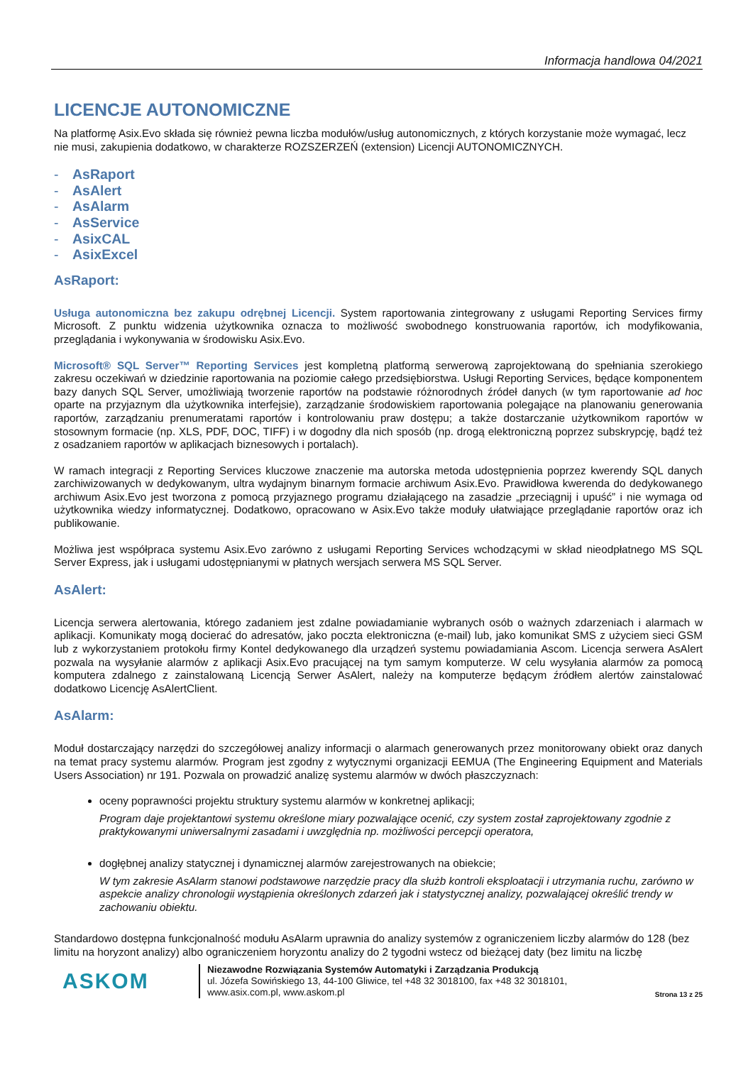Informacja handlowa 04/2021
LICENCJE AUTONOMICZNE
Na platformę Asix.Evo składa się również pewna liczba modułów/usług autonomicznych, z których korzystanie może wymagać, lecz nie musi, zakupienia dodatkowo, w charakterze ROZSZERZEŃ (extension) Licencji AUTONOMICZNYCH.
- AsRaport
- AsAlert
- AsAlarm
- AsService
- AsixCAL
- AsixExcel
AsRaport:
Usługa autonomiczna bez zakupu odrębnej Licencji. System raportowania zintegrowany z usługami Reporting Services firmy Microsoft. Z punktu widzenia użytkownika oznacza to możliwość swobodnego konstruowania raportów, ich modyfikowania, przeglądania i wykonywania w środowisku Asix.Evo.
Microsoft® SQL Server™ Reporting Services jest kompletną platformą serwerową zaprojektowaną do spełniania szerokiego zakresu oczekiwań w dziedzinie raportowania na poziomie całego przedsiębiorstwa. Usługi Reporting Services, będące komponentem bazy danych SQL Server, umożliwiają tworzenie raportów na podstawie różnorodnych źródeł danych (w tym raportowanie ad hoc oparte na przyjaznym dla użytkownika interfejsie), zarządzanie środowiskiem raportowania polegające na planowaniu generowania raportów, zarządzaniu prenumeratami raportów i kontrolowaniu praw dostępu; a także dostarczanie użytkownikom raportów w stosownym formacie (np. XLS, PDF, DOC, TIFF) i w dogodny dla nich sposób (np. drogą elektroniczną poprzez subskrypcję, bądź też z osadzaniem raportów w aplikacjach biznesowych i portalach).
W ramach integracji z Reporting Services kluczowe znaczenie ma autorska metoda udostępnienia poprzez kwerendy SQL danych zarchiwizowanych w dedykowanym, ultra wydajnym binarnym formacie archiwum Asix.Evo. Prawidłowa kwerenda do dedykowanego archiwum Asix.Evo jest tworzona z pomocą przyjaznego programu działającego na zasadzie „przeciągnij i upuść” i nie wymaga od użytkownika wiedzy informatycznej. Dodatkowo, opracowano w Asix.Evo także moduły ułatwiające przeglądanie raportów oraz ich publikowanie.
Możliwa jest współpraca systemu Asix.Evo zarówno z usługami Reporting Services wchodzącymi w skład nieodpłatnego MS SQL Server Express, jak i usługami udostępnianymi w płatnych wersjach serwera MS SQL Server.
AsAlert:
Licencja serwera alertowania, którego zadaniem jest zdalne powiadamianie wybranych osób o ważnych zdarzeniach i alarmach w aplikacji. Komunikaty mogą docierać do adresatów, jako poczta elektroniczna (e-mail) lub, jako komunikat SMS z użyciem sieci GSM lub z wykorzystaniem protokołu firmy Kontel dedykowanego dla urządzeń systemu powiadamiania Ascom. Licencja serwera AsAlert pozwala na wysyłanie alarmów z aplikacji Asix.Evo pracującej na tym samym komputerze. W celu wysyłania alarmów za pomocą komputera zdalnego z zainstalowaną Licencją Serwer AsAlert, należy na komputerze będącym źródłem alertów zainstalować dodatkowo Licencję AsAlertClient.
AsAlarm:
Moduł dostarczający narzędzi do szczegółowej analizy informacji o alarmach generowanych przez monitorowany obiekt oraz danych na temat pracy systemu alarmów. Program jest zgodny z wytycznymi organizacji EEMUA (The Engineering Equipment and Materials Users Association) nr 191. Pozwala on prowadzić analizę systemu alarmów w dwóch płaszczyznach:
oceny poprawności projektu struktury systemu alarmów w konkretnej aplikacji;
Program daje projektantowi systemu określone miary pozwalające ocenić, czy system został zaprojektowany zgodnie z praktykowanymi uniwersalnymi zasadami i uwzględnia np. możliwości percepcji operatora,
dogłębnej analizy statycznej i dynamicznej alarmów zarejestrowanych na obiekcie;
W tym zakresie AsAlarm stanowi podstawowe narzędzie pracy dla służb kontroli eksploatacji i utrzymania ruchu, zarówno w aspekcie analizy chronologii wystąpienia określonych zdarzeń jak i statystycznej analizy, pozwalającej określić trendy w zachowaniu obiektu.
Standardowo dostępna funkcjonalność modułu AsAlarm uprawnia do analizy systemów z ograniczeniem liczby alarmów do 128 (bez limitu na horyzont analizy) albo ograniczeniem horyzontu analizy do 2 tygodni wstecz od bieżącej daty (bez limitu na liczbę
ASKOM
Niezawodne Rozwiązania Systemów Automatyki i Zarządzania Produkcją
ul. Józefa Sowińskiego 13, 44-100 Gliwice, tel +48 32 3018100, fax +48 32 3018101,
www.asix.com.pl, www.askom.pl
Strona 13 z 25